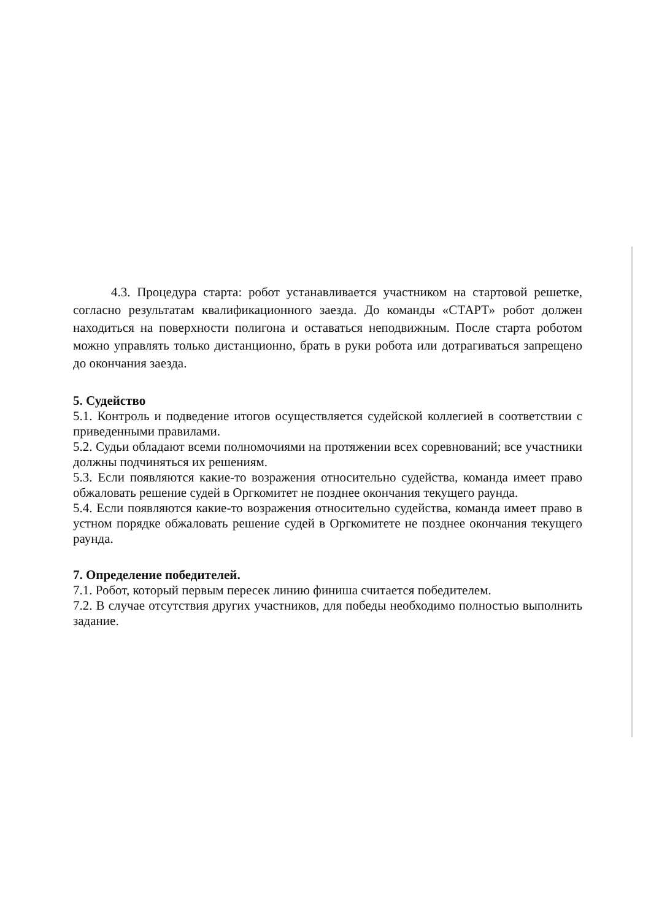4.3. Процедура старта: робот устанавливается участником на стартовой решетке, согласно результатам квалификационного заезда. До команды «СТАРТ» робот должен находиться на поверхности полигона и оставаться неподвижным. После старта роботом можно управлять только дистанционно, брать в руки робота или дотрагиваться запрещено до окончания заезда.
5. Судейство
5.1. Контроль и подведение итогов осуществляется судейской коллегией в соответствии с приведенными правилами.
5.2. Судьи обладают всеми полномочиями на протяжении всех соревнований; все участники должны подчиняться их решениям.
5.3. Если появляются какие-то возражения относительно судейства, команда имеет право обжаловать решение судей в Оргкомитет не позднее окончания текущего раунда.
5.4. Если появляются какие-то возражения относительно судейства, команда имеет право в устном порядке обжаловать решение судей в Оргкомитете не позднее окончания текущего раунда.
7. Определение победителей.
7.1. Робот, который первым пересек линию финиша считается победителем.
7.2. В случае отсутствия других участников, для победы необходимо полностью выполнить задание.